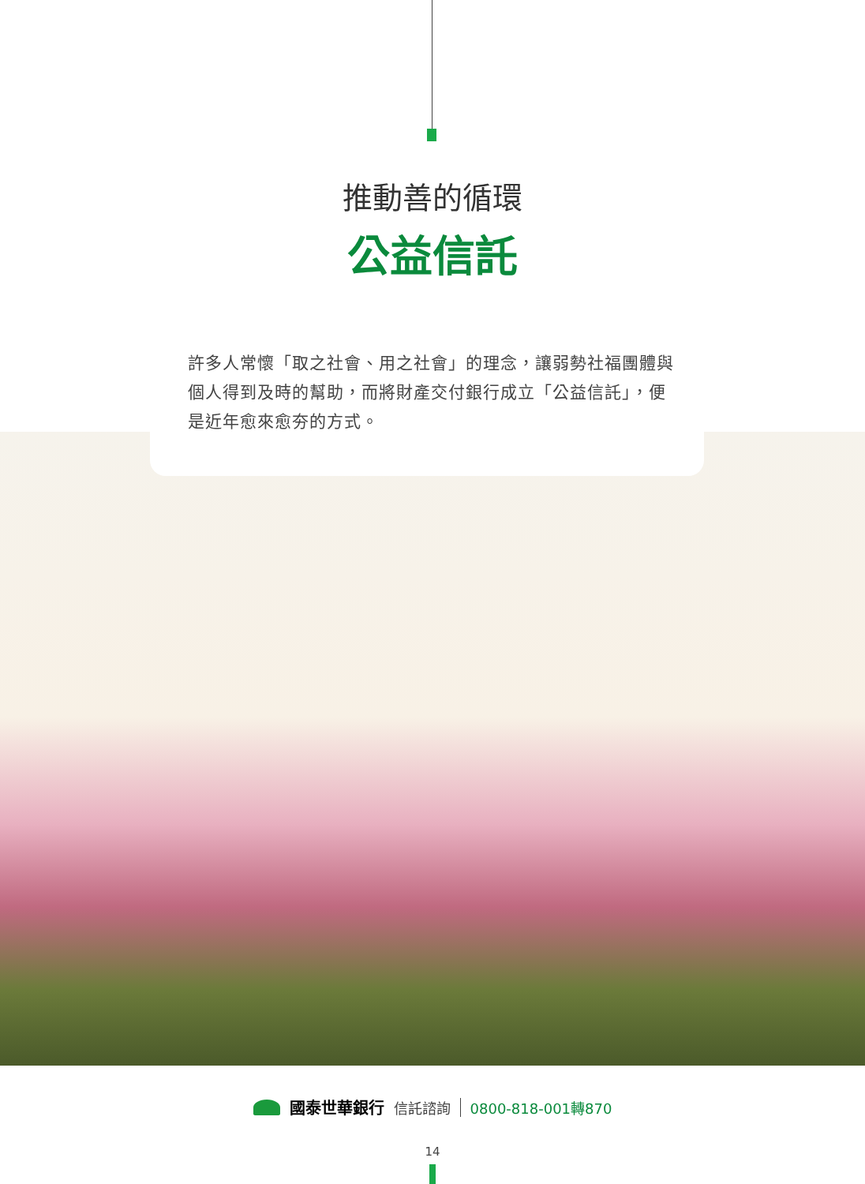推動善的循環
公益信託
許多人常懷「取之社會、用之社會」的理念，讓弱勢社福團體與個人得到及時的幫助，而將財產交付銀行成立「公益信託」，便是近年愈來愈夯的方式。
國泰世華銀行 信託諮詢 0800-818-001轉870
14